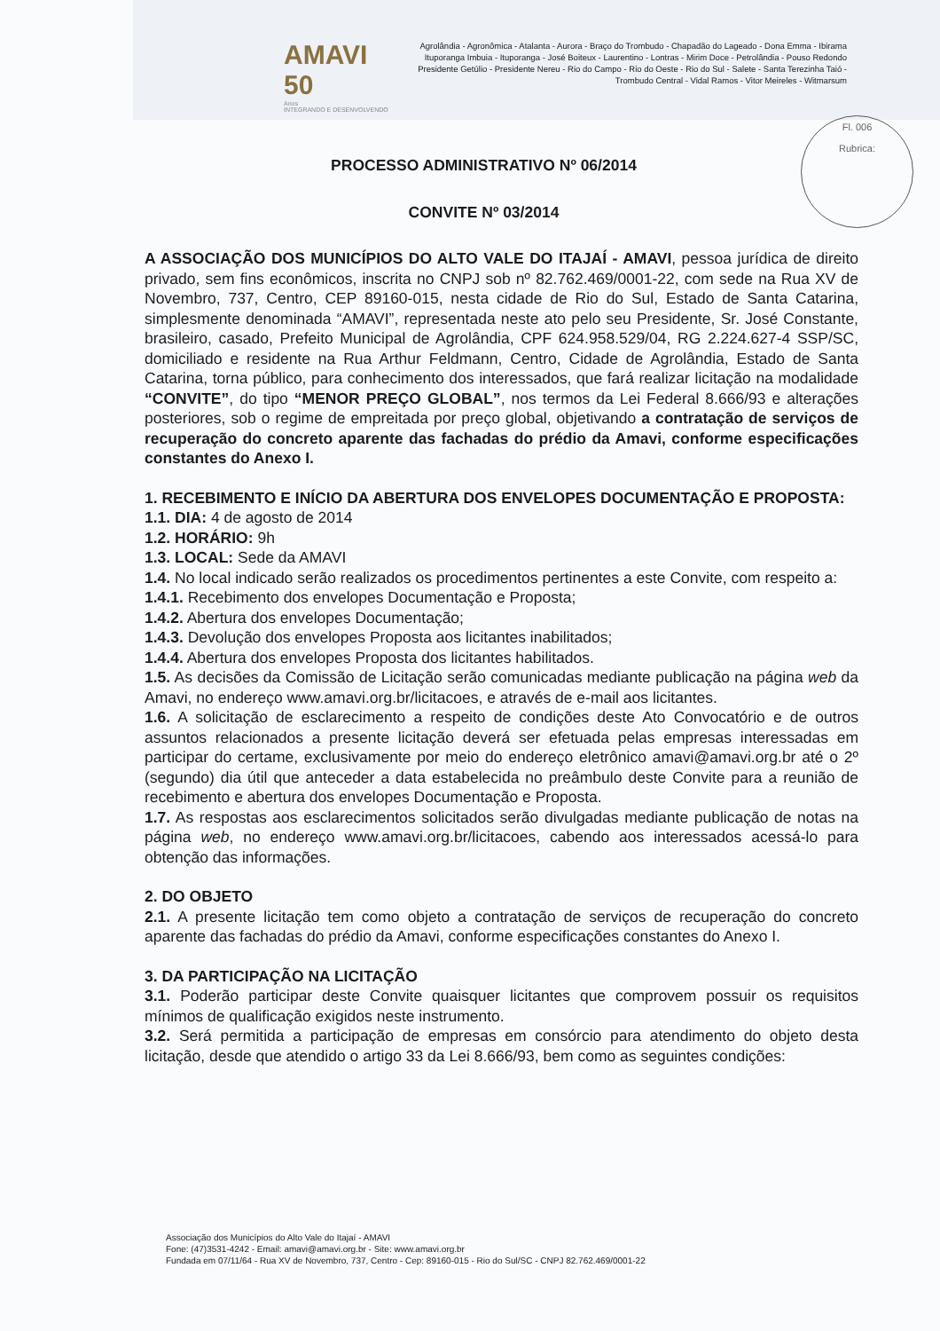AMAVI 50
Anos
INTEGRANDO E DESENVOLVENDO
Agrolândia - Agronômica - Atalanta - Aurora - Braço do Trombudo - Chapadão do Lageado - Dona Emma - Ibirama Ituporanga Imbuia - Ituporanga - José Boiteux - Laurentino - Lontras - Mirim Doce - Petrolândia - Pouso Redondo Presidente Getúlio - Presidente Nereu - Rio do Campo - Rio do Oeste - Rio do Sul - Salete - Santa Terezinha Taió - Trombudo Central - Vidal Ramos - Vitor Meireles - Witmarsum
Fl. 006
Rubrica:
PROCESSO ADMINISTRATIVO Nº 06/2014
CONVITE Nº 03/2014
A ASSOCIAÇÃO DOS MUNICÍPIOS DO ALTO VALE DO ITAJAÍ - AMAVI, pessoa jurídica de direito privado, sem fins econômicos, inscrita no CNPJ sob nº 82.762.469/0001-22, com sede na Rua XV de Novembro, 737, Centro, CEP 89160-015, nesta cidade de Rio do Sul, Estado de Santa Catarina, simplesmente denominada “AMAVI”, representada neste ato pelo seu Presidente, Sr. José Constante, brasileiro, casado, Prefeito Municipal de Agrolândia, CPF 624.958.529/04, RG 2.224.627-4 SSP/SC, domiciliado e residente na Rua Arthur Feldmann, Centro, Cidade de Agrolândia, Estado de Santa Catarina, torna público, para conhecimento dos interessados, que fará realizar licitação na modalidade “CONVITE”, do tipo “MENOR PREÇO GLOBAL”, nos termos da Lei Federal 8.666/93 e alterações posteriores, sob o regime de empreitada por preço global, objetivando a contratação de serviços de recuperação do concreto aparente das fachadas do prédio da Amavi, conforme especificações constantes do Anexo I.
1. RECEBIMENTO E INÍCIO DA ABERTURA DOS ENVELOPES DOCUMENTAÇÃO E PROPOSTA:
1.1. DIA: 4 de agosto de 2014
1.2. HORÁRIO: 9h
1.3. LOCAL: Sede da AMAVI
1.4. No local indicado serão realizados os procedimentos pertinentes a este Convite, com respeito a:
1.4.1. Recebimento dos envelopes Documentação e Proposta;
1.4.2. Abertura dos envelopes Documentação;
1.4.3. Devolução dos envelopes Proposta aos licitantes inabilitados;
1.4.4. Abertura dos envelopes Proposta dos licitantes habilitados.
1.5. As decisões da Comissão de Licitação serão comunicadas mediante publicação na página web da Amavi, no endereço www.amavi.org.br/licitacoes, e através de e-mail aos licitantes.
1.6. A solicitação de esclarecimento a respeito de condições deste Ato Convocatório e de outros assuntos relacionados a presente licitação deverá ser efetuada pelas empresas interessadas em participar do certame, exclusivamente por meio do endereço eletrônico amavi@amavi.org.br até o 2º (segundo) dia útil que anteceder a data estabelecida no preâmbulo deste Convite para a reunião de recebimento e abertura dos envelopes Documentação e Proposta.
1.7. As respostas aos esclarecimentos solicitados serão divulgadas mediante publicação de notas na página web, no endereço www.amavi.org.br/licitacoes, cabendo aos interessados acessá-lo para obtenção das informações.
2. DO OBJETO
2.1. A presente licitação tem como objeto a contratação de serviços de recuperação do concreto aparente das fachadas do prédio da Amavi, conforme especificações constantes do Anexo I.
3. DA PARTICIPAÇÃO NA LICITAÇÃO
3.1. Poderão participar deste Convite quaisquer licitantes que comprovem possuir os requisitos mínimos de qualificação exigidos neste instrumento.
3.2. Será permitida a participação de empresas em consórcio para atendimento do objeto desta licitação, desde que atendido o artigo 33 da Lei 8.666/93, bem como as seguintes condições:
Associação dos Municípios do Alto Vale do Itajaí - AMAVI
Fone: (47)3531-4242 - Email: amavi@amavi.org.br - Site: www.amavi.org.br
Fundada em 07/11/64 - Rua XV de Novembro, 737, Centro - Cep: 89160-015 - Rio do Sul/SC - CNPJ 82.762.469/0001-22